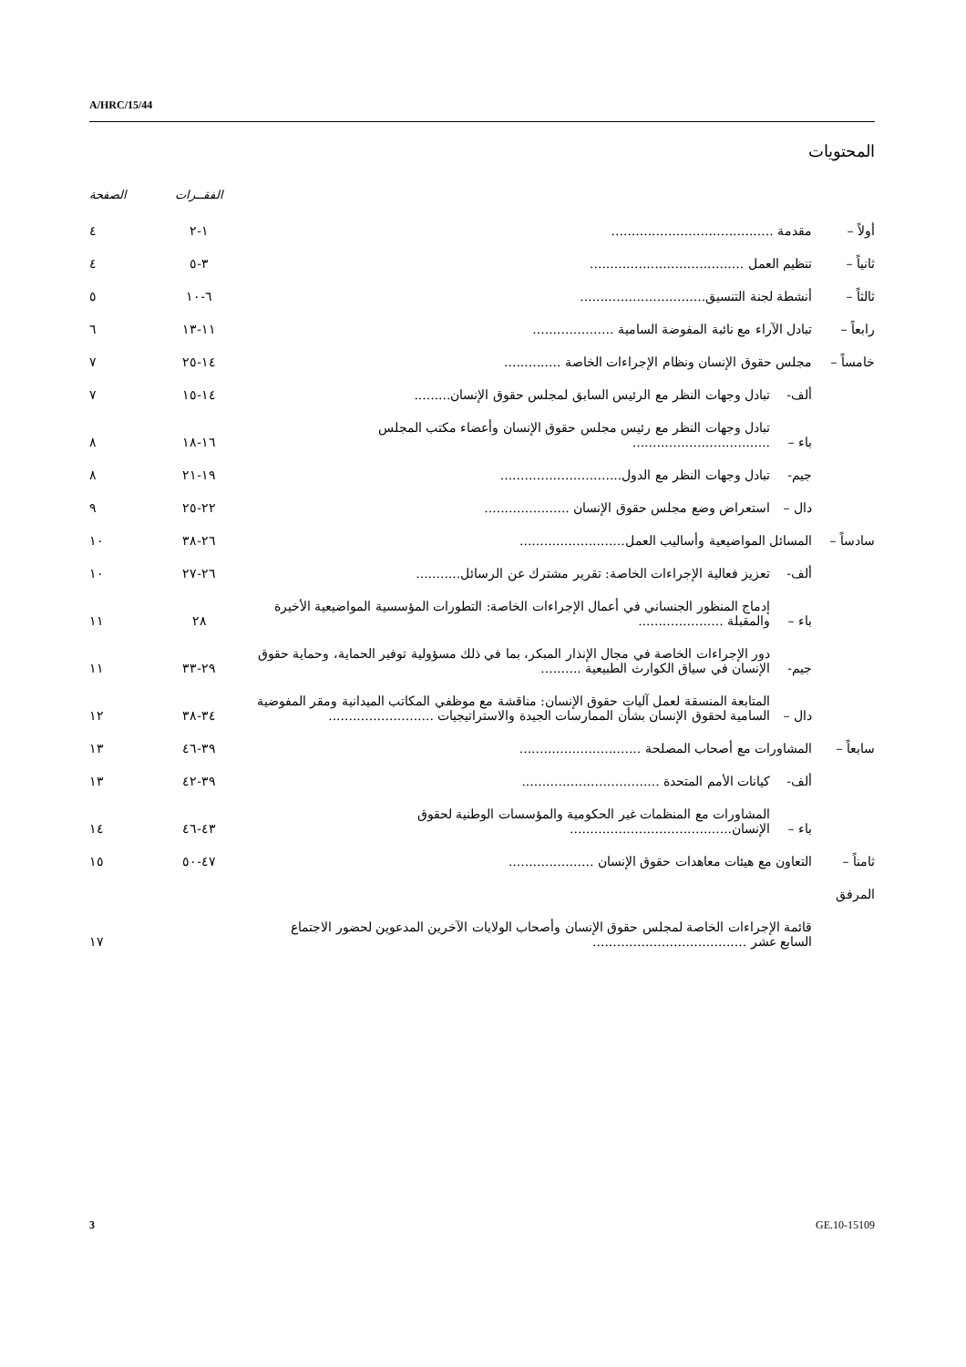A/HRC/15/44
المحتويات
| | | | الفقــرات | الصفحة |
| --- | --- | --- | --- | --- |
| أولاً – | مقدمة ........................................ | | ١-٢ | ٤ |
| ثانياً – | تنظيم العمل ...................................... | | ٣-٥ | ٤ |
| ثالثاً – | أنشطة لجنة التنسيق............................... | | ٦-١٠ | ٥ |
| رابعاً – | تبادل الآراء مع نائبة المفوضة السامية .................... | | ١١-١٣ | ٦ |
| خامساً – | مجلس حقوق الإنسان ونظام الإجراءات الخاصة .............. | | ١٤-٢٥ | ٧ |
| | ألف- | تبادل وجهات النظر مع الرئيس السابق لمجلس حقوق الإنسان......... | ١٤-١٥ | ٧ |
| | باء – | تبادل وجهات النظر مع رئيس مجلس حقوق الإنسان وأعضاء مكتب المجلس .................................. | ١٦-١٨ | ٨ |
| | جيم- | تبادل وجهات النظر مع الدول.............................. | ١٩-٢١ | ٨ |
| | دال – | استعراض وضع مجلس حقوق الإنسان ..................... | ٢٢-٢٥ | ٩ |
| سادساً – | المسائل المواضيعية وأساليب العمل.......................... | | ٢٦-٣٨ | ١٠ |
| | ألف- | تعزيز فعالية الإجراءات الخاصة: تقرير مشترك عن الرسائل........... | ٢٦-٢٧ | ١٠ |
| | باء – | إدماج المنظور الجنساني في أعمال الإجراءات الخاصة: التطورات المؤسسية المواضيعية الأخيرة والمقبلة ..................... | ٢٨ | ١١ |
| | جيم- | دور الإجراءات الخاصة في مجال الإنذار المبكر، بما في ذلك مسؤولية توفير الحماية، وحماية حقوق الإنسان في سياق الكوارث الطبيعية .......... | ٢٩-٣٣ | ١١ |
| | دال – | المتابعة المنسقة لعمل آليات حقوق الإنسان: مناقشة مع موظفي المكاتب الميدانية ومقر المفوضية السامية لحقوق الإنسان بشأن الممارسات الجيدة والاستراتيجيات .......................... | ٣٤-٣٨ | ١٢ |
| سابعاً – | المشاورات مع أصحاب المصلحة .............................. | | ٣٩-٤٦ | ١٣ |
| | ألف- | كيانات الأمم المتحدة .................................. | ٣٩-٤٢ | ١٣ |
| | باء – | المشاورات مع المنظمات غير الحكومية والمؤسسات الوطنية لحقوق الإنسان........................................ | ٤٣-٤٦ | ١٤ |
| ثامناً – | التعاون مع هيئات معاهدات حقوق الإنسان ..................... | | ٤٧-٥٠ | ١٥ |
| المرفق | | | | |
| | قائمة الإجراءات الخاصة لمجلس حقوق الإنسان وأصحاب الولايات الآخرين المدعوين لحضور الاجتماع السابع عشر ...................................... | | | ١٧ |
3 GE.10-15109